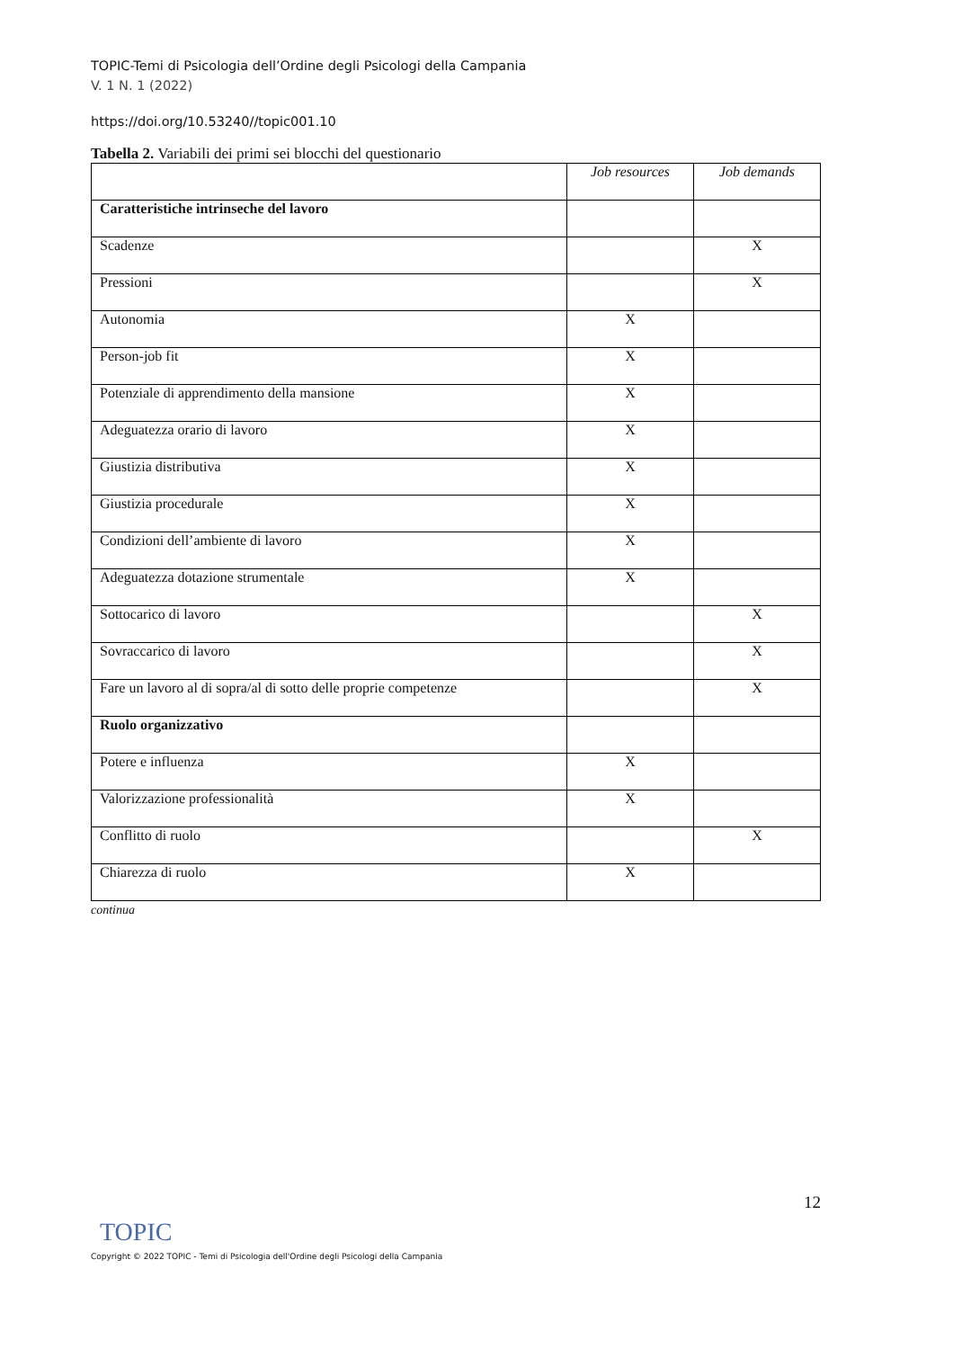TOPIC-Temi di Psicologia dell’Ordine degli Psicologi della Campania
V. 1 N. 1 (2022)
https://doi.org/10.53240//topic001.10
Tabella 2. Variabili dei primi sei blocchi del questionario
| | Job resources | Job demands |
| --- | --- | --- |
| Caratteristiche intrinseche del lavoro | | |
| Scadenze | | X |
| Pressioni | | X |
| Autonomia | X | |
| Person-job fit | X | |
| Potenziale di apprendimento della mansione | X | |
| Adeguatezza orario di lavoro | X | |
| Giustizia distributiva | X | |
| Giustizia procedurale | X | |
| Condizioni dell’ambiente di lavoro | X | |
| Adeguatezza dotazione strumentale | X | |
| Sottocarico di lavoro | | X |
| Sovraccarico di lavoro | | X |
| Fare un lavoro al di sopra/al di sotto delle proprie competenze | | X |
| Ruolo organizzativo | | |
| Potere e influenza | X | |
| Valorizzazione professionalità | X | |
| Conflitto di ruolo | | X |
| Chiarezza di ruolo | X | |
continua
12
TOPIC
Copyright © 2022 TOPIC - Temi di Psicologia dell'Ordine degli Psicologi della Campania